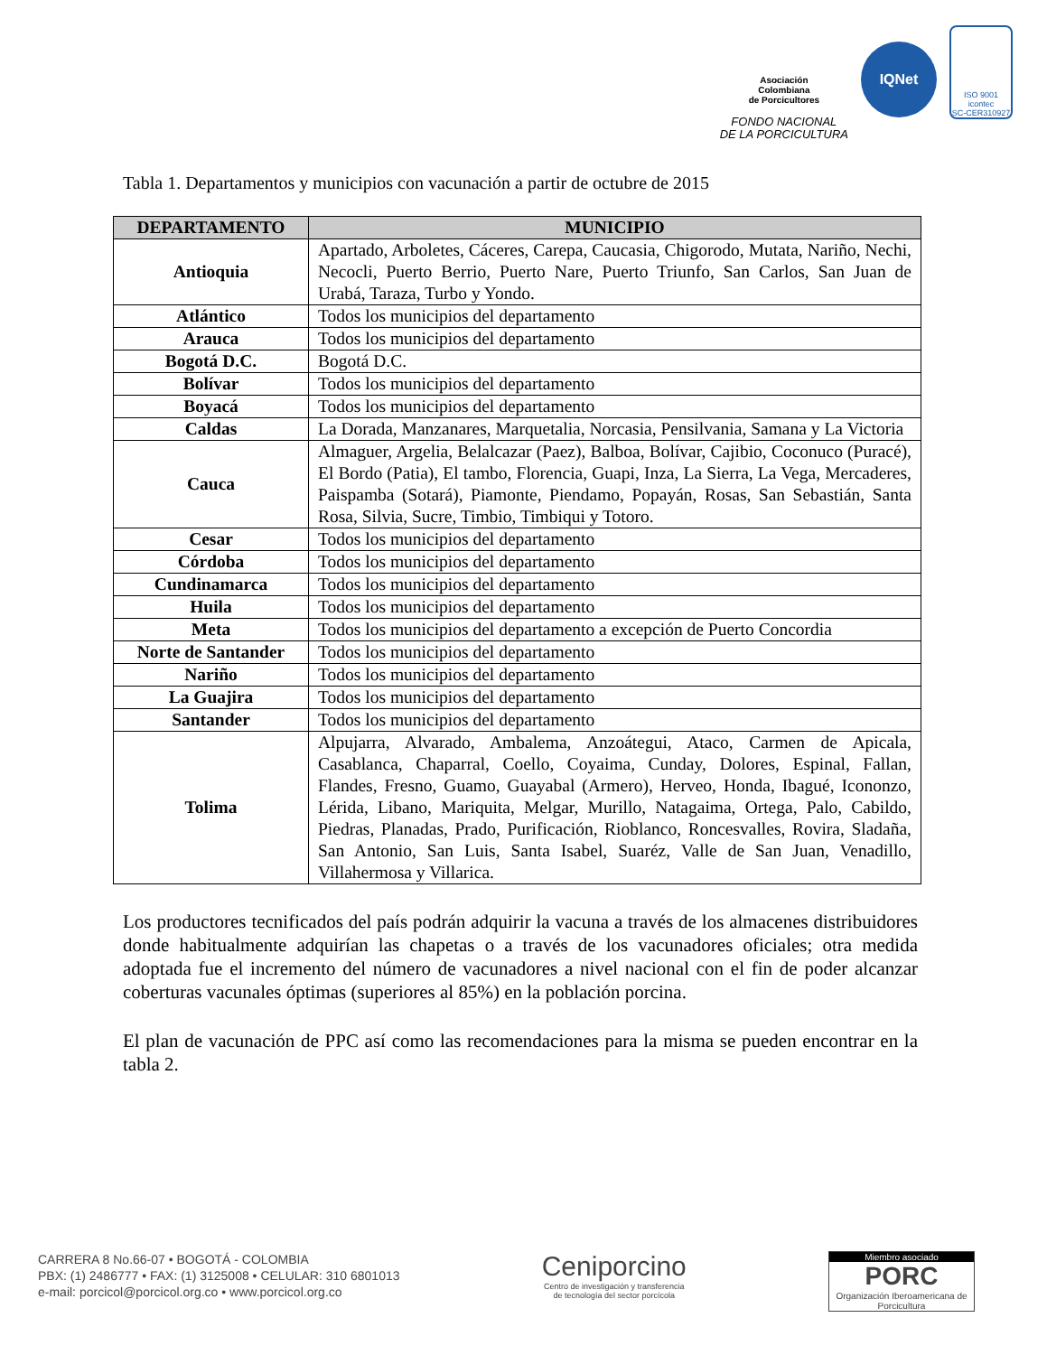Asociación
Colombiana
de Porcicultores
FONDO NACIONAL
DE LA PORCICULTURA
IQNet
ISO 9001
icontec
SC-CER310927
Tabla 1. Departamentos y municipios con vacunación a partir de octubre de 2015
| DEPARTAMENTO | MUNICIPIO |
| --- | --- |
| Antioquia | Apartado, Arboletes, Cáceres, Carepa, Caucasia, Chigorodo, Mutata, Nariño, Nechi, Necocli, Puerto Berrio, Puerto Nare, Puerto Triunfo, San Carlos, San Juan de Urabá, Taraza, Turbo y Yondo. |
| Atlántico | Todos los municipios del departamento |
| Arauca | Todos los municipios del departamento |
| Bogotá D.C. | Bogotá D.C. |
| Bolívar | Todos los municipios del departamento |
| Boyacá | Todos los municipios del departamento |
| Caldas | La Dorada, Manzanares, Marquetalia, Norcasia, Pensilvania, Samana y La Victoria |
| Cauca | Almaguer, Argelia, Belalcazar (Paez), Balboa, Bolívar, Cajibio, Coconuco (Puracé), El Bordo (Patia), El tambo, Florencia, Guapi, Inza, La Sierra, La Vega, Mercaderes, Paispamba (Sotará), Piamonte, Piendamo, Popayán, Rosas, San Sebastián, Santa Rosa, Silvia, Sucre, Timbio, Timbiqui y Totoro. |
| Cesar | Todos los municipios del departamento |
| Córdoba | Todos los municipios del departamento |
| Cundinamarca | Todos los municipios del departamento |
| Huila | Todos los municipios del departamento |
| Meta | Todos los municipios del departamento a excepción de Puerto Concordia |
| Norte de Santander | Todos los municipios del departamento |
| Nariño | Todos los municipios del departamento |
| La Guajira | Todos los municipios del departamento |
| Santander | Todos los municipios del departamento |
| Tolima | Alpujarra, Alvarado, Ambalema, Anzoátegui, Ataco, Carmen de Apicala, Casablanca, Chaparral, Coello, Coyaima, Cunday, Dolores, Espinal, Fallan, Flandes, Fresno, Guamo, Guayabal (Armero), Herveo, Honda, Ibagué, Icononzo, Lérida, Libano, Mariquita, Melgar, Murillo, Natagaima, Ortega, Palo, Cabildo, Piedras, Planadas, Prado, Purificación, Rioblanco, Roncesvalles, Rovira, Sladaña, San Antonio, San Luis, Santa Isabel, Suaréz, Valle de San Juan, Venadillo, Villahermosa y Villarica. |
Los productores tecnificados del país podrán adquirir la vacuna a través de los almacenes distribuidores donde habitualmente adquirían las chapetas o a través de los vacunadores oficiales; otra medida adoptada fue el incremento del número de vacunadores a nivel nacional con el fin de poder alcanzar coberturas vacunales óptimas (superiores al 85%) en la población porcina.
El plan de vacunación de PPC así como las recomendaciones para la misma se pueden encontrar en la tabla 2.
CARRERA 8 No.66-07 • BOGOTÁ - COLOMBIA
PBX: (1) 2486777 • FAX: (1) 3125008 • CELULAR: 310 6801013
e-mail: porcicol@porcicol.org.co • www.porcicol.org.co
Ceniporcino
Centro de investigación y transferencia
de tecnología del sector porcícola
Miembro asociado
PORC
Organización Iberoamericana de Porcicultura